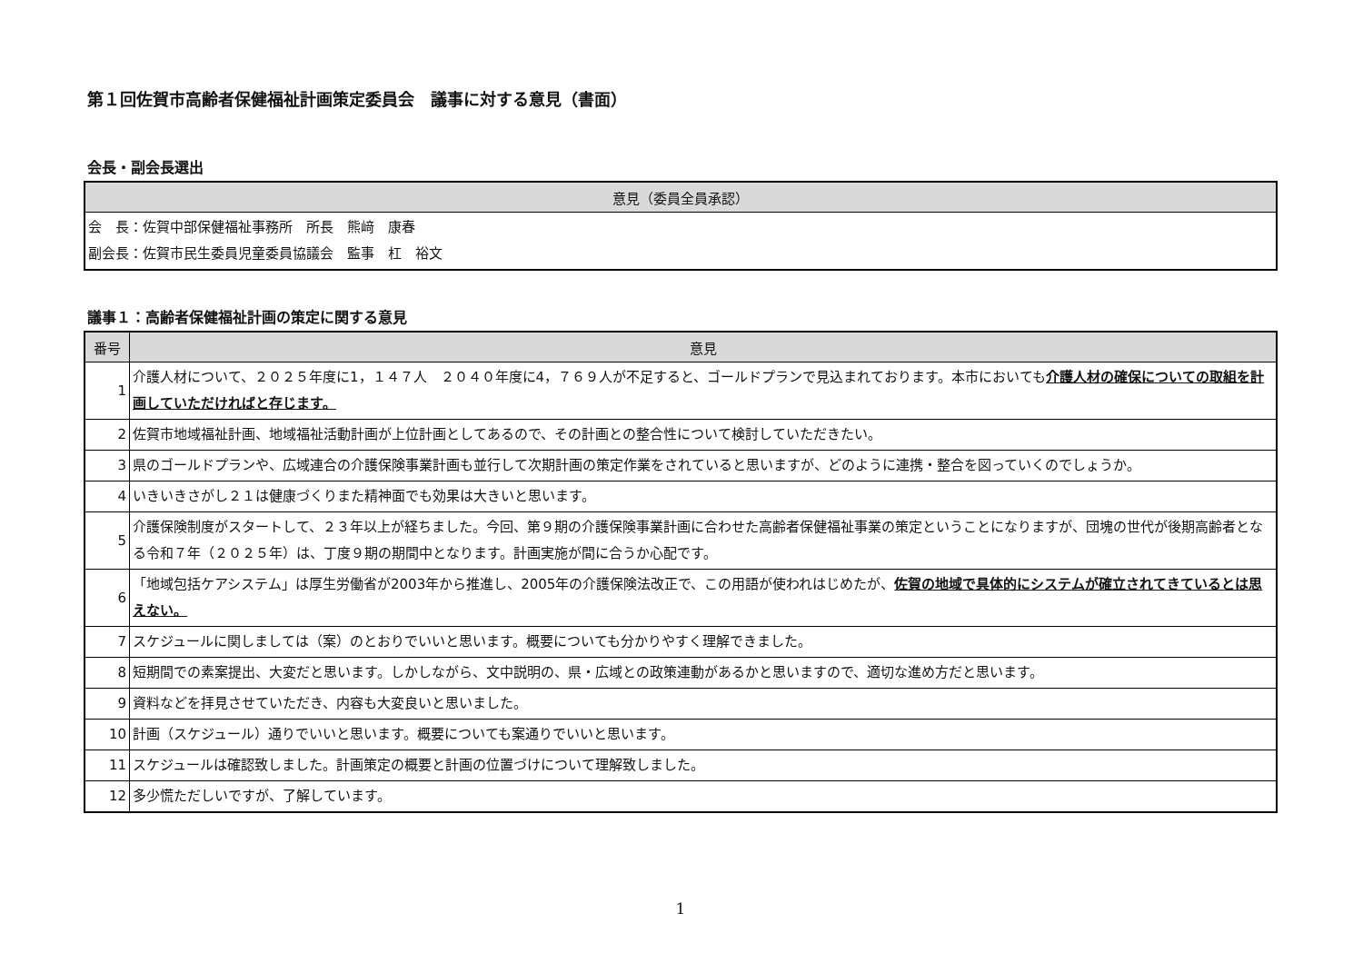第１回佐賀市高齢者保健福祉計画策定委員会　議事に対する意見（書面）
会長・副会長選出
| 意見（委員全員承認） |
| --- |
| 会 長：佐賀中部保健福祉事務所 所長 熊﨑 康春 副会長：佐賀市民生委員児童委員協議会 監事 杠 裕文 |
議事１：高齢者保健福祉計画の策定に関する意見
| 番号 | 意見 |
| --- | --- |
| 1 | 介護人材について、２０２５年度に1，１４７人 ２０４０年度に4，７６９人が不足すると、ゴールドプランで見込まれております。本市においても 介護人材の確保についての取組を計画していただければと存じます。 |
| 2 | 佐賀市地域福祉計画、地域福祉活動計画が上位計画としてあるので、その計画との整合性について検討していただきたい。 |
| 3 | 県のゴールドプランや、広域連合の介護保険事業計画も並行して次期計画の策定作業をされていると思いますが、どのように連携・整合を図っていくのでしょうか。 |
| 4 | いきいきさがし２１は健康づくりまた精神面でも効果は大きいと思います。 |
| 5 | 介護保険制度がスタートして、２３年以上が経ちました。今回、第９期の介護保険事業計画に合わせた高齢者保健福祉事業の策定ということになりますが、団塊の世代が後期高齢者となる令和７年（２０２５年）は、丁度９期の期間中となります。計画実施が間に合うか心配です。 |
| 6 | 「地域包括ケアシステム」は厚生労働省が2003年から推進し、2005年の介護保険法改正で、この用語が使われはじめたが、 佐賀の地域で具体的にシステムが確立されてきているとは思えない。 |
| 7 | スケジュールに関しましては（案）のとおりでいいと思います。概要についても分かりやすく理解できました。 |
| 8 | 短期間での素案提出、大変だと思います。しかしながら、文中説明の、県・広域との政策連動があるかと思いますので、適切な進め方だと思います。 |
| 9 | 資料などを拝見させていただき、内容も大変良いと思いました。 |
| 10 | 計画（スケジュール）通りでいいと思います。概要についても案通りでいいと思います。 |
| 11 | スケジュールは確認致しました。計画策定の概要と計画の位置づけについて理解致しました。 |
| 12 | 多少慌ただしいですが、了解しています。 |
1